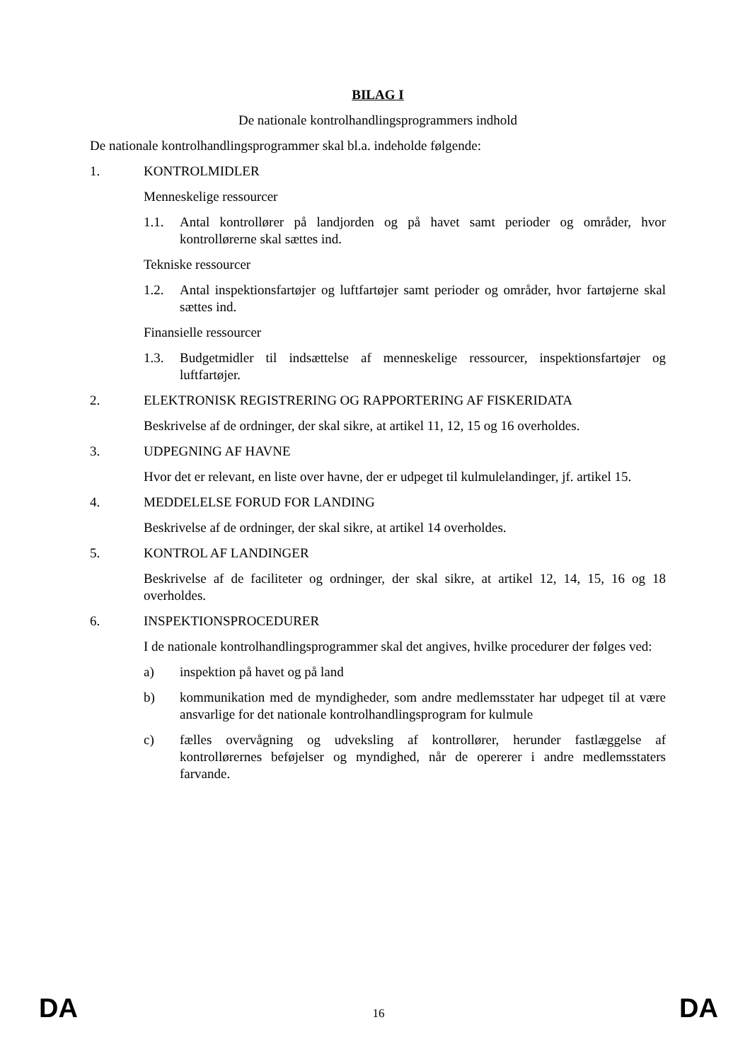BILAG I
De nationale kontrolhandlingsprogrammers indhold
De nationale kontrolhandlingsprogrammer skal bl.a. indeholde følgende:
1. KONTROLMIDLER
Menneskelige ressourcer
1.1. Antal kontrollører på landjorden og på havet samt perioder og områder, hvor kontrollørerne skal sættes ind.
Tekniske ressourcer
1.2. Antal inspektionsfartøjer og luftfartøjer samt perioder og områder, hvor fartøjerne skal sættes ind.
Finansielle ressourcer
1.3. Budgetmidler til indsættelse af menneskelige ressourcer, inspektionsfartøjer og luftfartøjer.
2. ELEKTRONISK REGISTRERING OG RAPPORTERING AF FISKERIDATA
Beskrivelse af de ordninger, der skal sikre, at artikel 11, 12, 15 og 16 overholdes.
3. UDPEGNING AF HAVNE
Hvor det er relevant, en liste over havne, der er udpeget til kulmulelandinger, jf. artikel 15.
4. MEDDELELSE FORUD FOR LANDING
Beskrivelse af de ordninger, der skal sikre, at artikel 14 overholdes.
5. KONTROL AF LANDINGER
Beskrivelse af de faciliteter og ordninger, der skal sikre, at artikel 12, 14, 15, 16 og 18 overholdes.
6. INSPEKTIONSPROCEDURER
I de nationale kontrolhandlingsprogrammer skal det angives, hvilke procedurer der følges ved:
a) inspektion på havet og på land
b) kommunikation med de myndigheder, som andre medlemsstater har udpeget til at være ansvarlige for det nationale kontrolhandlingsprogram for kulmule
c) fælles overvågning og udveksling af kontrollører, herunder fastlæggelse af kontrollørernes beføjelser og myndighed, når de opererer i andre medlemsstaters farvande.
DA 16 DA